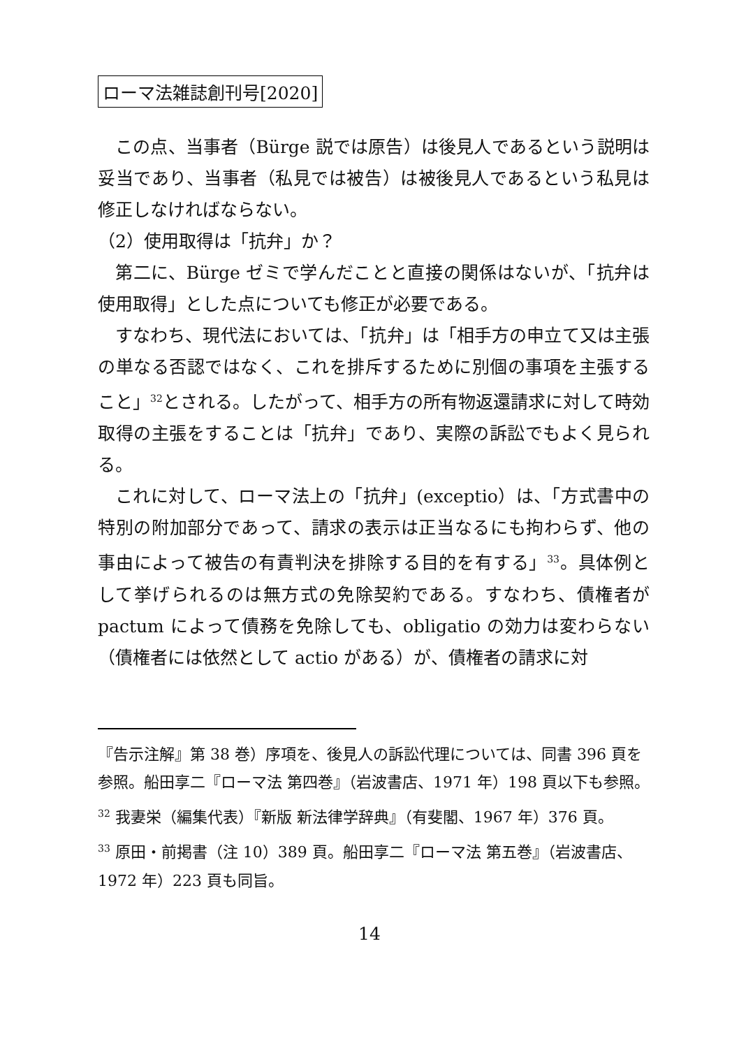ローマ法雑誌創刊号[2020]
この点、当事者（Bürge 説では原告）は後見人であるという説明は妥当であり、当事者（私見では被告）は被後見人であるという私見は修正しなければならない。
（2）使用取得は「抗弁」か？
第二に、Bürge ゼミで学んだことと直接の関係はないが、「抗弁は使用取得」とした点についても修正が必要である。
すなわち、現代法においては、「抗弁」は「相手方の申立て又は主張の単なる否認ではなく、これを排斥するために別個の事項を主張すること」<sup>32</sup>とされる。したがって、相手方の所有物返還請求に対して時効取得の主張をすることは「抗弁」であり、実際の訴訟でもよく見られる。
これに対して、ローマ法上の「抗弁」(exceptio）は、「方式書中の特別の附加部分であって、請求の表示は正当なるにも拘わらず、他の事由によって被告の有責判決を排除する目的を有する」<sup>33</sup>。具体例として挙げられるのは無方式の免除契約である。すなわち、債権者が pactum によって債務を免除しても、obligatio の効力は変わらない（債権者には依然として actio がある）が、債権者の請求に対
『告示注解』第 38 巻）序項を、後見人の訴訟代理については、同書 396 頁を参照。船田享二『ローマ法 第四巻』（岩波書店、1971 年）198 頁以下も参照。
<sup>32</sup> 我妻栄（編集代表）『新版 新法律学辞典』（有斐閣、1967 年）376 頁。
<sup>33</sup> 原田・前掲書（注 10）389 頁。船田享二『ローマ法 第五巻』（岩波書店、1972 年）223 頁も同旨。
14